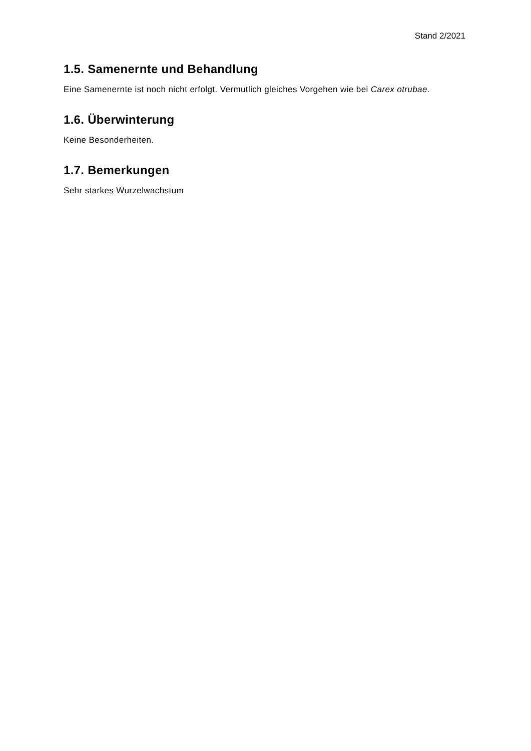Stand 2/2021
1.5. Samenernte und Behandlung
Eine Samenernte ist noch nicht erfolgt. Vermutlich gleiches Vorgehen wie bei Carex otrubae.
1.6. Überwinterung
Keine Besonderheiten.
1.7. Bemerkungen
Sehr starkes Wurzelwachstum